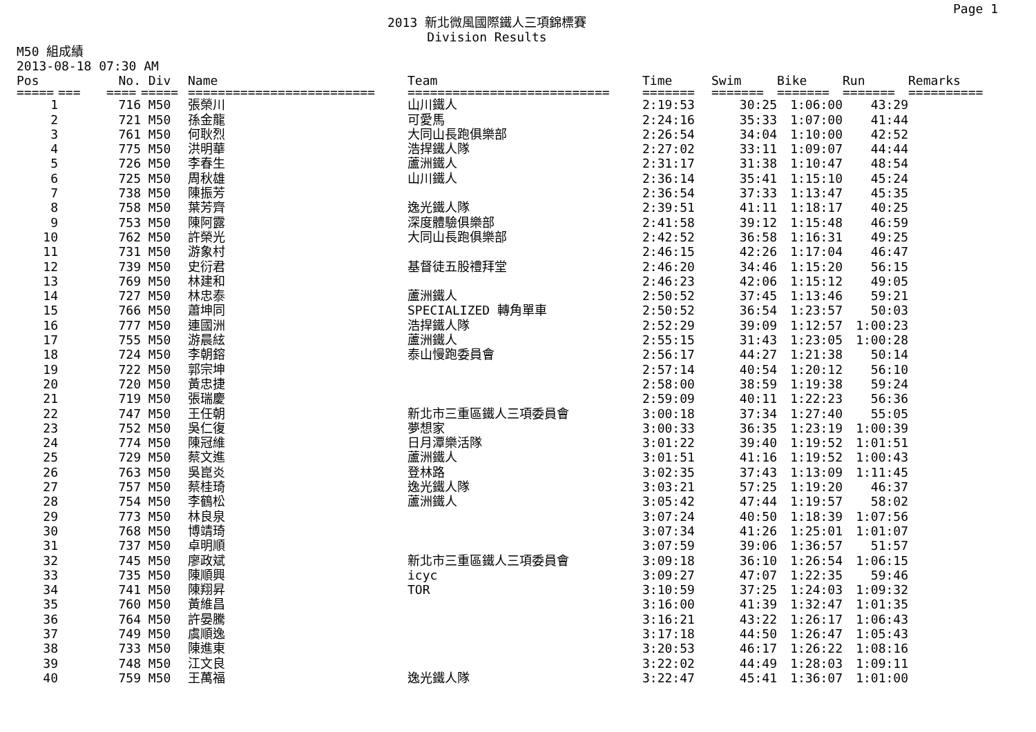Page 1
2013 新北微風國際鐵人三項錦標賽
Division Results
M50 組成績
2013-08-18 07:30 AM
| Pos | | No. | Div | Name | Team | Time | Swim | Bike | Run | Remarks |
| --- | --- | --- | --- | --- | --- | --- | --- | --- | --- | --- |
| ===== | === | ==== | ===== | ========================= | =========================== | ======= | ======= | ======= | ======= | ========== |
| 1 | | 716 | M50 | 張榮川 | 山川鐵人 | 2:19:53 | 30:25 | 1:06:00 | 43:29 | |
| 2 | | 721 | M50 | 孫金龍 | 可愛馬 | 2:24:16 | 35:33 | 1:07:00 | 41:44 | |
| 3 | | 761 | M50 | 何耿烈 | 大同山長跑俱樂部 | 2:26:54 | 34:04 | 1:10:00 | 42:52 | |
| 4 | | 775 | M50 | 洪明華 | 浩捍鐵人隊 | 2:27:02 | 33:11 | 1:09:07 | 44:44 | |
| 5 | | 726 | M50 | 李春生 | 蘆洲鐵人 | 2:31:17 | 31:38 | 1:10:47 | 48:54 | |
| 6 | | 725 | M50 | 周秋雄 | 山川鐵人 | 2:36:14 | 35:41 | 1:15:10 | 45:24 | |
| 7 | | 738 | M50 | 陳振芳 | | 2:36:54 | 37:33 | 1:13:47 | 45:35 | |
| 8 | | 758 | M50 | 葉芳齊 | 逸光鐵人隊 | 2:39:51 | 41:11 | 1:18:17 | 40:25 | |
| 9 | | 753 | M50 | 陳阿露 | 深度體驗俱樂部 | 2:41:58 | 39:12 | 1:15:48 | 46:59 | |
| 10 | | 762 | M50 | 許榮光 | 大同山長跑俱樂部 | 2:42:52 | 36:58 | 1:16:31 | 49:25 | |
| 11 | | 731 | M50 | 游象村 | | 2:46:15 | 42:26 | 1:17:04 | 46:47 | |
| 12 | | 739 | M50 | 史衍君 | 基督徒五股禮拜堂 | 2:46:20 | 34:46 | 1:15:20 | 56:15 | |
| 13 | | 769 | M50 | 林建和 | | 2:46:23 | 42:06 | 1:15:12 | 49:05 | |
| 14 | | 727 | M50 | 林忠泰 | 蘆洲鐵人 | 2:50:52 | 37:45 | 1:13:46 | 59:21 | |
| 15 | | 766 | M50 | 蕭坤同 | SPECIALIZED 轉角單車 | 2:50:52 | 36:54 | 1:23:57 | 50:03 | |
| 16 | | 777 | M50 | 連國洲 | 浩捍鐵人隊 | 2:52:29 | 39:09 | 1:12:57 | 1:00:23 | |
| 17 | | 755 | M50 | 游晨絃 | 蘆洲鐵人 | 2:55:15 | 31:43 | 1:23:05 | 1:00:28 | |
| 18 | | 724 | M50 | 李朝鎔 | 泰山慢跑委員會 | 2:56:17 | 44:27 | 1:21:38 | 50:14 | |
| 19 | | 722 | M50 | 郭宗坤 | | 2:57:14 | 40:54 | 1:20:12 | 56:10 | |
| 20 | | 720 | M50 | 黃忠捷 | | 2:58:00 | 38:59 | 1:19:38 | 59:24 | |
| 21 | | 719 | M50 | 張瑞慶 | | 2:59:09 | 40:11 | 1:22:23 | 56:36 | |
| 22 | | 747 | M50 | 王任朝 | 新北市三重區鐵人三項委員會 | 3:00:18 | 37:34 | 1:27:40 | 55:05 | |
| 23 | | 752 | M50 | 吳仁復 | 夢想家 | 3:00:33 | 36:35 | 1:23:19 | 1:00:39 | |
| 24 | | 774 | M50 | 陳冠維 | 日月潭樂活隊 | 3:01:22 | 39:40 | 1:19:52 | 1:01:51 | |
| 25 | | 729 | M50 | 蔡文進 | 蘆洲鐵人 | 3:01:51 | 41:16 | 1:19:52 | 1:00:43 | |
| 26 | | 763 | M50 | 吳崑炎 | 登林路 | 3:02:35 | 37:43 | 1:13:09 | 1:11:45 | |
| 27 | | 757 | M50 | 蔡桂琦 | 逸光鐵人隊 | 3:03:21 | 57:25 | 1:19:20 | 46:37 | |
| 28 | | 754 | M50 | 李鶴松 | 蘆洲鐵人 | 3:05:42 | 47:44 | 1:19:57 | 58:02 | |
| 29 | | 773 | M50 | 林良泉 | | 3:07:24 | 40:50 | 1:18:39 | 1:07:56 | |
| 30 | | 768 | M50 | 博靖琦 | | 3:07:34 | 41:26 | 1:25:01 | 1:01:07 | |
| 31 | | 737 | M50 | 卓明順 | | 3:07:59 | 39:06 | 1:36:57 | 51:57 | |
| 32 | | 745 | M50 | 廖政斌 | 新北市三重區鐵人三項委員會 | 3:09:18 | 36:10 | 1:26:54 | 1:06:15 | |
| 33 | | 735 | M50 | 陳順興 | icyc | 3:09:27 | 47:07 | 1:22:35 | 59:46 | |
| 34 | | 741 | M50 | 陳翔昇 | TOR | 3:10:59 | 37:25 | 1:24:03 | 1:09:32 | |
| 35 | | 760 | M50 | 黃維昌 | | 3:16:00 | 41:39 | 1:32:47 | 1:01:35 | |
| 36 | | 764 | M50 | 許晏騰 | | 3:16:21 | 43:22 | 1:26:17 | 1:06:43 | |
| 37 | | 749 | M50 | 虞順逸 | | 3:17:18 | 44:50 | 1:26:47 | 1:05:43 | |
| 38 | | 733 | M50 | 陳進東 | | 3:20:53 | 46:17 | 1:26:22 | 1:08:16 | |
| 39 | | 748 | M50 | 江文良 | | 3:22:02 | 44:49 | 1:28:03 | 1:09:11 | |
| 40 | | 759 | M50 | 王萬福 | 逸光鐵人隊 | 3:22:47 | 45:41 | 1:36:07 | 1:01:00 | |